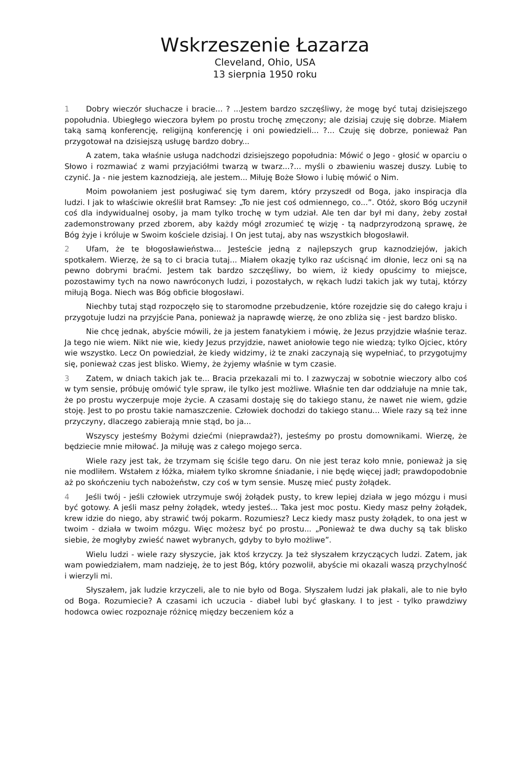Wskrzeszenie Łazarza
Cleveland, Ohio, USA
13 sierpnia 1950 roku
1 Dobry wieczór słuchacze i bracie... ? ...Jestem bardzo szczęśliwy, że mogę być tutaj dzisiejszego popołudnia. Ubiegłego wieczora byłem po prostu trochę zmęczony; ale dzisiaj czuję się dobrze. Miałem taką samą konferencję, religijną konferencję i oni powiedzieli... ?... Czuję się dobrze, ponieważ Pan przygotował na dzisiejszą usługę bardzo dobry...
A zatem, taka właśnie usługa nadchodzi dzisiejszego popołudnia: Mówić o Jego - głosić w oparciu o Słowo i rozmawiać z wami przyjaciółmi twarzą w twarz...?... myśli o zbawieniu waszej duszy. Lubię to czynić. Ja - nie jestem kaznodzieją, ale jestem... Miłuję Boże Słowo i lubię mówić o Nim.
Moim powołaniem jest posługiwać się tym darem, który przyszedł od Boga, jako inspiracja dla ludzi. I jak to właściwie określił brat Ramsey: „To nie jest coś odmiennego, co...”. Otóż, skoro Bóg uczynił coś dla indywidualnej osoby, ja mam tylko trochę w tym udział. Ale ten dar był mi dany, żeby został zademonstrowany przed zborem, aby każdy mógł zrozumieć tę wizję - tą nadprzyrodzoną sprawę, że Bóg żyje i króluje w Swoim kościele dzisiaj. I On jest tutaj, aby nas wszystkich błogosławił.
2 Ufam, że te błogosławieństwa... Jesteście jedną z najlepszych grup kaznodziejów, jakich spotkałem. Wierzę, że są to ci bracia tutaj... Miałem okazję tylko raz uścisnąć im dłonie, lecz oni są na pewno dobrymi braćmi. Jestem tak bardzo szczęśliwy, bo wiem, iż kiedy opuścimy to miejsce, pozostawimy tych na nowo nawróconych ludzi, i pozostałych, w rękach ludzi takich jak wy tutaj, którzy miłują Boga. Niech was Bóg obficie błogosławi.
Niechby tutaj stąd rozpoczęło się to staromodne przebudzenie, które rozejdzie się do całego kraju i przygotuje ludzi na przyjście Pana, ponieważ ja naprawdę wierzę, że ono zbliża się - jest bardzo blisko.
Nie chcę jednak, abyście mówili, że ja jestem fanatykiem i mówię, że Jezus przyjdzie właśnie teraz. Ja tego nie wiem. Nikt nie wie, kiedy Jezus przyjdzie, nawet aniołowie tego nie wiedzą; tylko Ojciec, który wie wszystko. Lecz On powiedział, że kiedy widzimy, iż te znaki zaczynają się wypełniać, to przygotujmy się, ponieważ czas jest blisko. Wiemy, że żyjemy właśnie w tym czasie.
3 Zatem, w dniach takich jak te... Bracia przekazali mi to. I zazwyczaj w sobotnie wieczory albo coś w tym sensie, próbuję omówić tyle spraw, ile tylko jest możliwe. Właśnie ten dar oddziałuje na mnie tak, że po prostu wyczerpuje moje życie. A czasami dostaję się do takiego stanu, że nawet nie wiem, gdzie stoję. Jest to po prostu takie namaszczenie. Człowiek dochodzi do takiego stanu... Wiele razy są też inne przyczyny, dlaczego zabierają mnie stąd, bo ja...
Wszyscy jesteśmy Bożymi dziećmi (nieprawdaż?), jesteśmy po prostu domownikami. Wierzę, że będziecie mnie miłować. Ja miłuję was z całego mojego serca.
Wiele razy jest tak, że trzymam się ściśle tego daru. On nie jest teraz koło mnie, ponieważ ja się nie modliłem. Wstałem z łóżka, miałem tylko skromne śniadanie, i nie będę więcej jadł; prawdopodobnie aż po skończeniu tych nabożeństw, czy coś w tym sensie. Muszę mieć pusty żołądek.
4 Jeśli twój - jeśli człowiek utrzymuje swój żołądek pusty, to krew lepiej działa w jego mózgu i musi być gotowy. A jeśli masz pełny żołądek, wtedy jesteś... Taka jest moc postu. Kiedy masz pełny żołądek, krew idzie do niego, aby strawić twój pokarm. Rozumiesz? Lecz kiedy masz pusty żołądek, to ona jest w twoim - działa w twoim mózgu. Więc możesz być po prostu... „Ponieważ te dwa duchy są tak blisko siebie, że mogłyby zwieść nawet wybranych, gdyby to było możliwe”.
Wielu ludzi - wiele razy słyszycie, jak ktoś krzyczy. Ja też słyszałem krzyczących ludzi. Zatem, jak wam powiedziałem, mam nadzieję, że to jest Bóg, który pozwolił, abyście mi okazali waszą przychylność i wierzyli mi.
Słyszałem, jak ludzie krzyczeli, ale to nie było od Boga. Słyszałem ludzi jak płakali, ale to nie było od Boga. Rozumiecie? A czasami ich uczucia - diabeł lubi być głaskany. I to jest - tylko prawdziwy hodowca owiec rozpoznaje różnicę między beczeniem kóz a